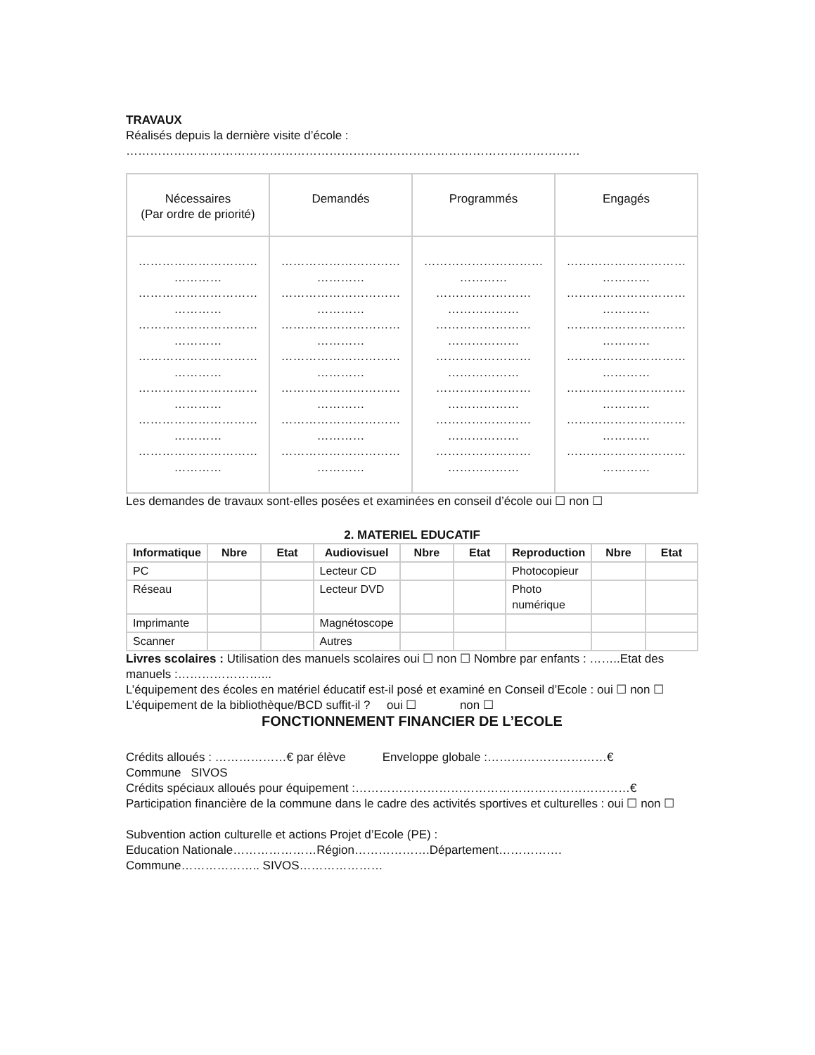TRAVAUX
Réalisés depuis la dernière visite d’école :
……………………………………………………………………………………………………
| Nécessaires (Par ordre de priorité) | Demandés | Programmés | Engagés |
| ………………………… ………… ………………………… ………… ………………………… ………… ………………………… ………… ………………………… ………… ………………………… ………… ………………………… ………… | ………………………… ………… ………………………… ………… ………………………… ………… ………………………… ………… ………………………… ………… ………………………… ………… ………………………… ………… | ………………………… ………… …………………… ……………… …………………… ……………… …………………… ……………… …………………… ……………… …………………… ……………… …………………… ……………… | ………………………… ………… ………………………… ………… ………………………… ………… ………………………… ………… ………………………… ………… ………………………… ………… ………………………… ………… |
Les demandes de travaux sont-elles posées et examinées en conseil d’école oui ☐ non ☐
2. MATERIEL EDUCATIF
| Informatique | Nbre | Etat | Audiovisuel | Nbre | Etat | Reproduction | Nbre | Etat |
| --- | --- | --- | --- | --- | --- | --- | --- | --- |
| PC | | | Lecteur CD | | | Photocopieur | | |
| Réseau | | | Lecteur DVD | | | Photo numérique | | |
| Imprimante | | | Magnétoscope | | | | | |
| Scanner | | | Autres | | | | | |
Livres scolaires : Utilisation des manuels scolaires oui ☐ non ☐ Nombre par enfants : ……..Etat des manuels :…………………...
L’équipement des écoles en matériel éducatif est-il posé et examiné en Conseil d’Ecole : oui ☐ non ☐
L’équipement de la bibliothèque/BCD suffit-il ? oui ☐ non ☐
FONCTIONNEMENT FINANCIER DE L’ECOLE
Crédits alloués : ………………€ par élève Enveloppe globale :…………………………€
Commune SIVOS
Crédits spéciaux alloués pour équipement :……………………………………………………………€
Participation financière de la commune dans le cadre des activités sportives et culturelles : oui ☐ non ☐
Subvention action culturelle et actions Projet d’Ecole (PE) :
Education Nationale…………………Région……………….Département…………….
Commune……………….. SIVOS…………………